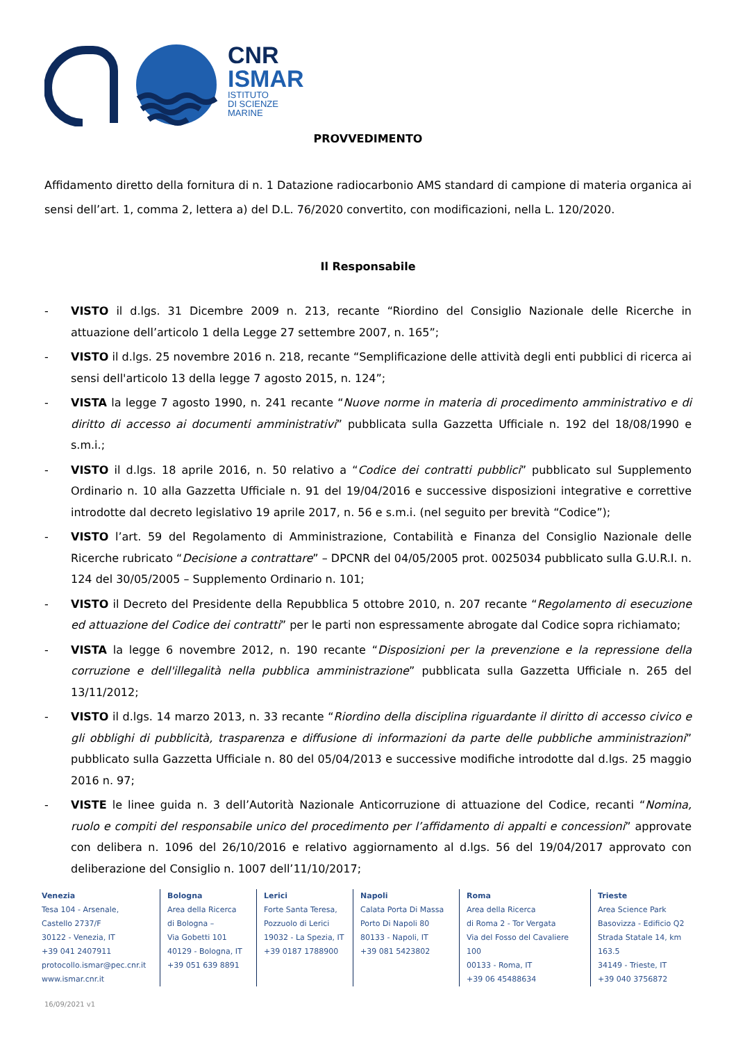CNR
ISMAR
ISTITUTO
DI SCIENZE
MARINE
PROVVEDIMENTO
Affidamento diretto della fornitura di n. 1 Datazione radiocarbonio AMS standard di campione di materia organica ai sensi dell’art. 1, comma 2, lettera a) del D.L. 76/2020 convertito, con modificazioni, nella L. 120/2020.
Il Responsabile
- VISTO il d.lgs. 31 Dicembre 2009 n. 213, recante “Riordino del Consiglio Nazionale delle Ricerche in attuazione dell’articolo 1 della Legge 27 settembre 2007, n. 165”;
- VISTO il d.lgs. 25 novembre 2016 n. 218, recante “Semplificazione delle attività degli enti pubblici di ricerca ai sensi dell'articolo 13 della legge 7 agosto 2015, n. 124”;
- VISTA la legge 7 agosto 1990, n. 241 recante “Nuove norme in materia di procedimento amministrativo e di diritto di accesso ai documenti amministrativi” pubblicata sulla Gazzetta Ufficiale n. 192 del 18/08/1990 e s.m.i.;
- VISTO il d.lgs. 18 aprile 2016, n. 50 relativo a “Codice dei contratti pubblici” pubblicato sul Supplemento Ordinario n. 10 alla Gazzetta Ufficiale n. 91 del 19/04/2016 e successive disposizioni integrative e correttive introdotte dal decreto legislativo 19 aprile 2017, n. 56 e s.m.i. (nel seguito per brevità “Codice”);
- VISTO l’art. 59 del Regolamento di Amministrazione, Contabilità e Finanza del Consiglio Nazionale delle Ricerche rubricato “Decisione a contrattare” – DPCNR del 04/05/2005 prot. 0025034 pubblicato sulla G.U.R.I. n. 124 del 30/05/2005 – Supplemento Ordinario n. 101;
- VISTO il Decreto del Presidente della Repubblica 5 ottobre 2010, n. 207 recante “Regolamento di esecuzione ed attuazione del Codice dei contratti” per le parti non espressamente abrogate dal Codice sopra richiamato;
- VISTA la legge 6 novembre 2012, n. 190 recante “Disposizioni per la prevenzione e la repressione della corruzione e dell'illegalità nella pubblica amministrazione” pubblicata sulla Gazzetta Ufficiale n. 265 del 13/11/2012;
- VISTO il d.lgs. 14 marzo 2013, n. 33 recante “Riordino della disciplina riguardante il diritto di accesso civico e gli obblighi di pubblicità, trasparenza e diffusione di informazioni da parte delle pubbliche amministrazioni” pubblicato sulla Gazzetta Ufficiale n. 80 del 05/04/2013 e successive modifiche introdotte dal d.lgs. 25 maggio 2016 n. 97;
- VISTE le linee guida n. 3 dell’Autorità Nazionale Anticorruzione di attuazione del Codice, recanti “Nomina, ruolo e compiti del responsabile unico del procedimento per l’affidamento di appalti e concessioni” approvate con delibera n. 1096 del 26/10/2016 e relativo aggiornamento al d.lgs. 56 del 19/04/2017 approvato con deliberazione del Consiglio n. 1007 dell’11/10/2017;
Venezia
Tesa 104 - Arsenale,
Castello 2737/F
30122 - Venezia, IT
+39 041 2407911
protocollo.ismar@pec.cnr.it
www.ismar.cnr.it
Bologna
Area della Ricerca
di Bologna –
Via Gobetti 101
40129 - Bologna, IT
+39 051 639 8891
Lerici
Forte Santa Teresa,
Pozzuolo di Lerici
19032 - La Spezia, IT
+39 0187 1788900
Napoli
Calata Porta Di Massa
Porto Di Napoli 80
80133 - Napoli, IT
+39 081 5423802
Roma
Area della Ricerca
di Roma 2 - Tor Vergata
Via del Fosso del Cavaliere 100
00133 - Roma, IT
+39 06 45488634
Trieste
Area Science Park
Basovizza - Edificio Q2
Strada Statale 14, km 163.5
34149 - Trieste, IT
+39 040 3756872
16/09/2021 v1